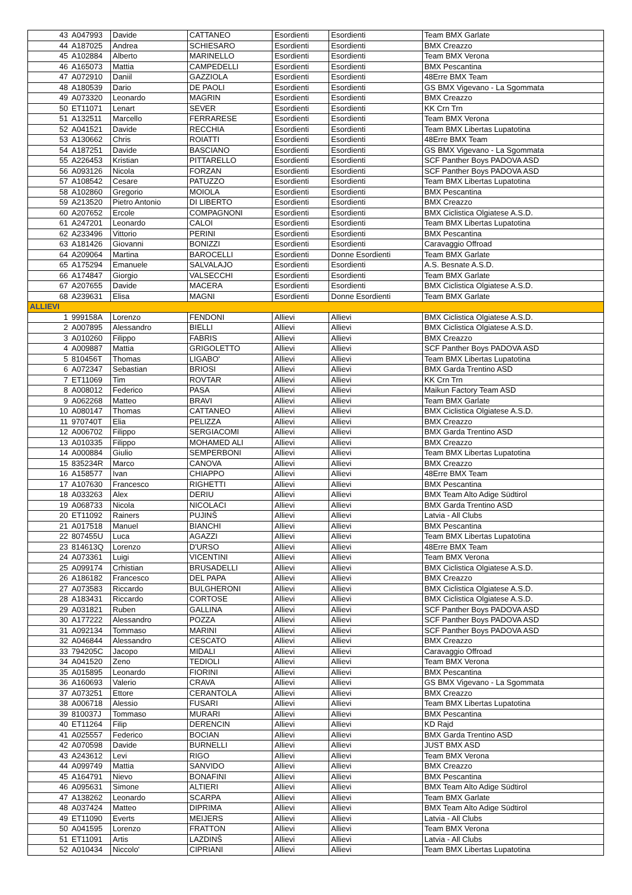| 43 | A047993 | Davide | CATTANEO | Esordienti | Esordienti | Team BMX Garlate |
| 44 | A187025 | Andrea | SCHIESARO | Esordienti | Esordienti | BMX Creazzo |
| 45 | A102884 | Alberto | MARINELLO | Esordienti | Esordienti | Team BMX Verona |
| 46 | A165073 | Mattia | CAMPEDELLI | Esordienti | Esordienti | BMX Pescantina |
| 47 | A072910 | Daniil | GAZZIOLA | Esordienti | Esordienti | 48Erre BMX Team |
| 48 | A180539 | Dario | DE PAOLI | Esordienti | Esordienti | GS BMX Vigevano - La Sgommata |
| 49 | A073320 | Leonardo | MAGRIN | Esordienti | Esordienti | BMX Creazzo |
| 50 | ET11071 | Lenart | SEVER | Esordienti | Esordienti | KK Crn Trn |
| 51 | A132511 | Marcello | FERRARESE | Esordienti | Esordienti | Team BMX Verona |
| 52 | A041521 | Davide | RECCHIA | Esordienti | Esordienti | Team BMX Libertas Lupatotina |
| 53 | A130662 | Chris | ROIATTI | Esordienti | Esordienti | 48Erre BMX Team |
| 54 | A187251 | Davide | BASCIANO | Esordienti | Esordienti | GS BMX Vigevano - La Sgommata |
| 55 | A226453 | Kristian | PITTARELLO | Esordienti | Esordienti | SCF Panther Boys PADOVA ASD |
| 56 | A093126 | Nicola | FORZAN | Esordienti | Esordienti | SCF Panther Boys PADOVA ASD |
| 57 | A108542 | Cesare | PATUZZO | Esordienti | Esordienti | Team BMX Libertas Lupatotina |
| 58 | A102860 | Gregorio | MOIOLA | Esordienti | Esordienti | BMX Pescantina |
| 59 | A213520 | Pietro Antonio | DI LIBERTO | Esordienti | Esordienti | BMX Creazzo |
| 60 | A207652 | Ercole | COMPAGNONI | Esordienti | Esordienti | BMX Ciclistica Olgiatese A.S.D. |
| 61 | A247201 | Leonardo | CALOI | Esordienti | Esordienti | Team BMX Libertas Lupatotina |
| 62 | A233496 | Vittorio | PERINI | Esordienti | Esordienti | BMX Pescantina |
| 63 | A181426 | Giovanni | BONIZZI | Esordienti | Esordienti | Caravaggio Offroad |
| 64 | A209064 | Martina | BAROCELLI | Esordienti | Donne Esordienti | Team BMX Garlate |
| 65 | A175294 | Emanuele | SALVALAJO | Esordienti | Esordienti | A.S. Besnate A.S.D. |
| 66 | A174847 | Giorgio | VALSECCHI | Esordienti | Esordienti | Team BMX Garlate |
| 67 | A207655 | Davide | MACERA | Esordienti | Esordienti | BMX Ciclistica Olgiatese A.S.D. |
| 68 | A239631 | Elisa | MAGNI | Esordienti | Donne Esordienti | Team BMX Garlate |
| ALLIEVI | | | | | | |
| 1 | 999158A | Lorenzo | FENDONI | Allievi | Allievi | BMX Ciclistica Olgiatese A.S.D. |
| 2 | A007895 | Alessandro | BIELLI | Allievi | Allievi | BMX Ciclistica Olgiatese A.S.D. |
| 3 | A010260 | Filippo | FABRIS | Allievi | Allievi | BMX Creazzo |
| 4 | A009887 | Mattia | GRIGOLETTO | Allievi | Allievi | SCF Panther Boys PADOVA ASD |
| 5 | 810456T | Thomas | LIGABO' | Allievi | Allievi | Team BMX Libertas Lupatotina |
| 6 | A072347 | Sebastian | BRIOSI | Allievi | Allievi | BMX Garda Trentino ASD |
| 7 | ET11069 | Tim | ROVTAR | Allievi | Allievi | KK Crn Trn |
| 8 | A008012 | Federico | PASA | Allievi | Allievi | Maikun Factory Team ASD |
| 9 | A062268 | Matteo | BRAVI | Allievi | Allievi | Team BMX Garlate |
| 10 | A080147 | Thomas | CATTANEO | Allievi | Allievi | BMX Ciclistica Olgiatese A.S.D. |
| 11 | 970740T | Elia | PELIZZA | Allievi | Allievi | BMX Creazzo |
| 12 | A006702 | Filippo | SERGIACOMI | Allievi | Allievi | BMX Garda Trentino ASD |
| 13 | A010335 | Filippo | MOHAMED ALI | Allievi | Allievi | BMX Creazzo |
| 14 | A000884 | Giulio | SEMPERBONI | Allievi | Allievi | Team BMX Libertas Lupatotina |
| 15 | 835234R | Marco | CANOVA | Allievi | Allievi | BMX Creazzo |
| 16 | A158577 | Ivan | CHIAPPO | Allievi | Allievi | 48Erre BMX Team |
| 17 | A107630 | Francesco | RIGHETTI | Allievi | Allievi | BMX Pescantina |
| 18 | A033263 | Alex | DERIU | Allievi | Allievi | BMX Team Alto Adige Südtirol |
| 19 | A068733 | Nicola | NICOLACI | Allievi | Allievi | BMX Garda Trentino ASD |
| 20 | ET11092 | Rainers | PUJINŠ | Allievi | Allievi | Latvia - All Clubs |
| 21 | A017518 | Manuel | BIANCHI | Allievi | Allievi | BMX Pescantina |
| 22 | 807455U | Luca | AGAZZI | Allievi | Allievi | Team BMX Libertas Lupatotina |
| 23 | 814613Q | Lorenzo | D'URSO | Allievi | Allievi | 48Erre BMX Team |
| 24 | A073361 | Luigi | VICENTINI | Allievi | Allievi | Team BMX Verona |
| 25 | A099174 | Crhistian | BRUSADELLI | Allievi | Allievi | BMX Ciclistica Olgiatese A.S.D. |
| 26 | A186182 | Francesco | DEL PAPA | Allievi | Allievi | BMX Creazzo |
| 27 | A073583 | Riccardo | BULGHERONI | Allievi | Allievi | BMX Ciclistica Olgiatese A.S.D. |
| 28 | A183431 | Riccardo | CORTOSE | Allievi | Allievi | BMX Ciclistica Olgiatese A.S.D. |
| 29 | A031821 | Ruben | GALLINA | Allievi | Allievi | SCF Panther Boys PADOVA ASD |
| 30 | A177222 | Alessandro | POZZA | Allievi | Allievi | SCF Panther Boys PADOVA ASD |
| 31 | A092134 | Tommaso | MARINI | Allievi | Allievi | SCF Panther Boys PADOVA ASD |
| 32 | A046844 | Alessandro | CESCATO | Allievi | Allievi | BMX Creazzo |
| 33 | 794205C | Jacopo | MIDALI | Allievi | Allievi | Caravaggio Offroad |
| 34 | A041520 | Zeno | TEDIOLI | Allievi | Allievi | Team BMX Verona |
| 35 | A015895 | Leonardo | FIORINI | Allievi | Allievi | BMX Pescantina |
| 36 | A160693 | Valerio | CRAVA | Allievi | Allievi | GS BMX Vigevano - La Sgommata |
| 37 | A073251 | Ettore | CERANTOLA | Allievi | Allievi | BMX Creazzo |
| 38 | A006718 | Alessio | FUSARI | Allievi | Allievi | Team BMX Libertas Lupatotina |
| 39 | 810037J | Tommaso | MURARI | Allievi | Allievi | BMX Pescantina |
| 40 | ET11264 | Filip | DERENCIN | Allievi | Allievi | KD Rajd |
| 41 | A025557 | Federico | BOCIAN | Allievi | Allievi | BMX Garda Trentino ASD |
| 42 | A070598 | Davide | BURNELLI | Allievi | Allievi | JUST BMX ASD |
| 43 | A243612 | Levi | RIGO | Allievi | Allievi | Team BMX Verona |
| 44 | A099749 | Mattia | SANVIDO | Allievi | Allievi | BMX Creazzo |
| 45 | A164791 | Nievo | BONAFINI | Allievi | Allievi | BMX Pescantina |
| 46 | A095631 | Simone | ALTIERI | Allievi | Allievi | BMX Team Alto Adige Südtirol |
| 47 | A138262 | Leonardo | SCARPA | Allievi | Allievi | Team BMX Garlate |
| 48 | A037424 | Matteo | DIPRIMA | Allievi | Allievi | BMX Team Alto Adige Südtirol |
| 49 | ET11090 | Everts | MEIJERS | Allievi | Allievi | Latvia - All Clubs |
| 50 | A041595 | Lorenzo | FRATTON | Allievi | Allievi | Team BMX Verona |
| 51 | ET11091 | Artis | LAZDINŠ | Allievi | Allievi | Latvia - All Clubs |
| 52 | A010434 | Niccolo' | CIPRIANI | Allievi | Allievi | Team BMX Libertas Lupatotina |